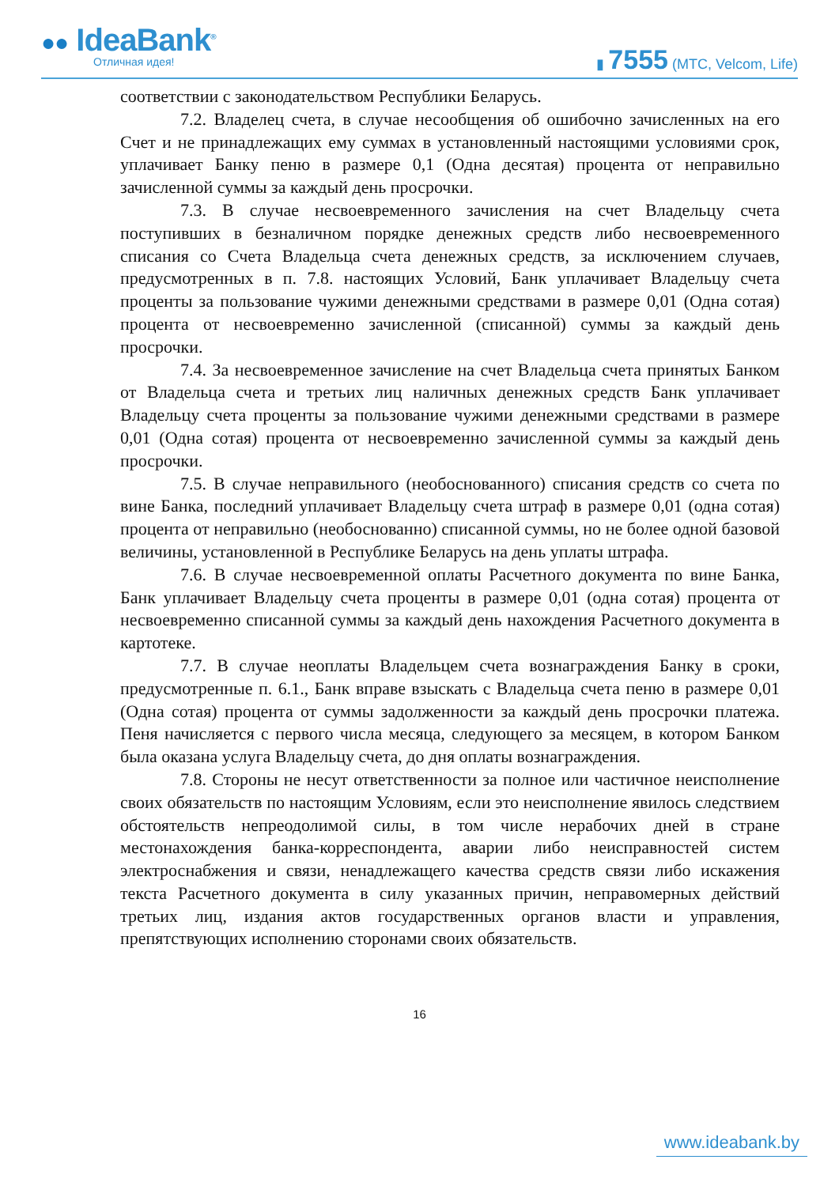●● IdeaBank<sup>®</sup>
Отличная идея!
▮ 7555 (МТС, Velcom, Life)
соответствии с законодательством Республики Беларусь.
7.2. Владелец счета, в случае несообщения об ошибочно зачисленных на его Счет и не принадлежащих ему суммах в установленный настоящими условиями срок, уплачивает Банку пеню в размере 0,1 (Одна десятая) процента от неправильно зачисленной суммы за каждый день просрочки.
7.3. В случае несвоевременного зачисления на счет Владельцу счета поступивших в безналичном порядке денежных средств либо несвоевременного списания со Счета Владельца счета денежных средств, за исключением случаев, предусмотренных в п. 7.8. настоящих Условий, Банк уплачивает Владельцу счета проценты за пользование чужими денежными средствами в размере 0,01 (Одна сотая) процента от несвоевременно зачисленной (списанной) суммы за каждый день просрочки.
7.4. За несвоевременное зачисление на счет Владельца счета принятых Банком от Владельца счета и третьих лиц наличных денежных средств Банк уплачивает Владельцу счета проценты за пользование чужими денежными средствами в размере 0,01 (Одна сотая) процента от несвоевременно зачисленной суммы за каждый день просрочки.
7.5. В случае неправильного (необоснованного) списания средств со счета по вине Банка, последний уплачивает Владельцу счета штраф в размере 0,01 (одна сотая) процента от неправильно (необоснованно) списанной суммы, но не более одной базовой величины, установленной в Республике Беларусь на день уплаты штрафа.
7.6. В случае несвоевременной оплаты Расчетного документа по вине Банка, Банк уплачивает Владельцу счета проценты в размере 0,01 (одна сотая) процента от несвоевременно списанной суммы за каждый день нахождения Расчетного документа в картотеке.
7.7. В случае неоплаты Владельцем счета вознаграждения Банку в сроки, предусмотренные п. 6.1., Банк вправе взыскать с Владельца счета пеню в размере 0,01 (Одна сотая) процента от суммы задолженности за каждый день просрочки платежа. Пеня начисляется с первого числа месяца, следующего за месяцем, в котором Банком была оказана услуга Владельцу счета, до дня оплаты вознаграждения.
7.8. Стороны не несут ответственности за полное или частичное неисполнение своих обязательств по настоящим Условиям, если это неисполнение явилось следствием обстоятельств непреодолимой силы, в том числе нерабочих дней в стране местонахождения банка-корреспондента, аварии либо неисправностей систем электроснабжения и связи, ненадлежащего качества средств связи либо искажения текста Расчетного документа в силу указанных причин, неправомерных действий третьих лиц, издания актов государственных органов власти и управления, препятствующих исполнению сторонами своих обязательств.
16
www.ideabank.by